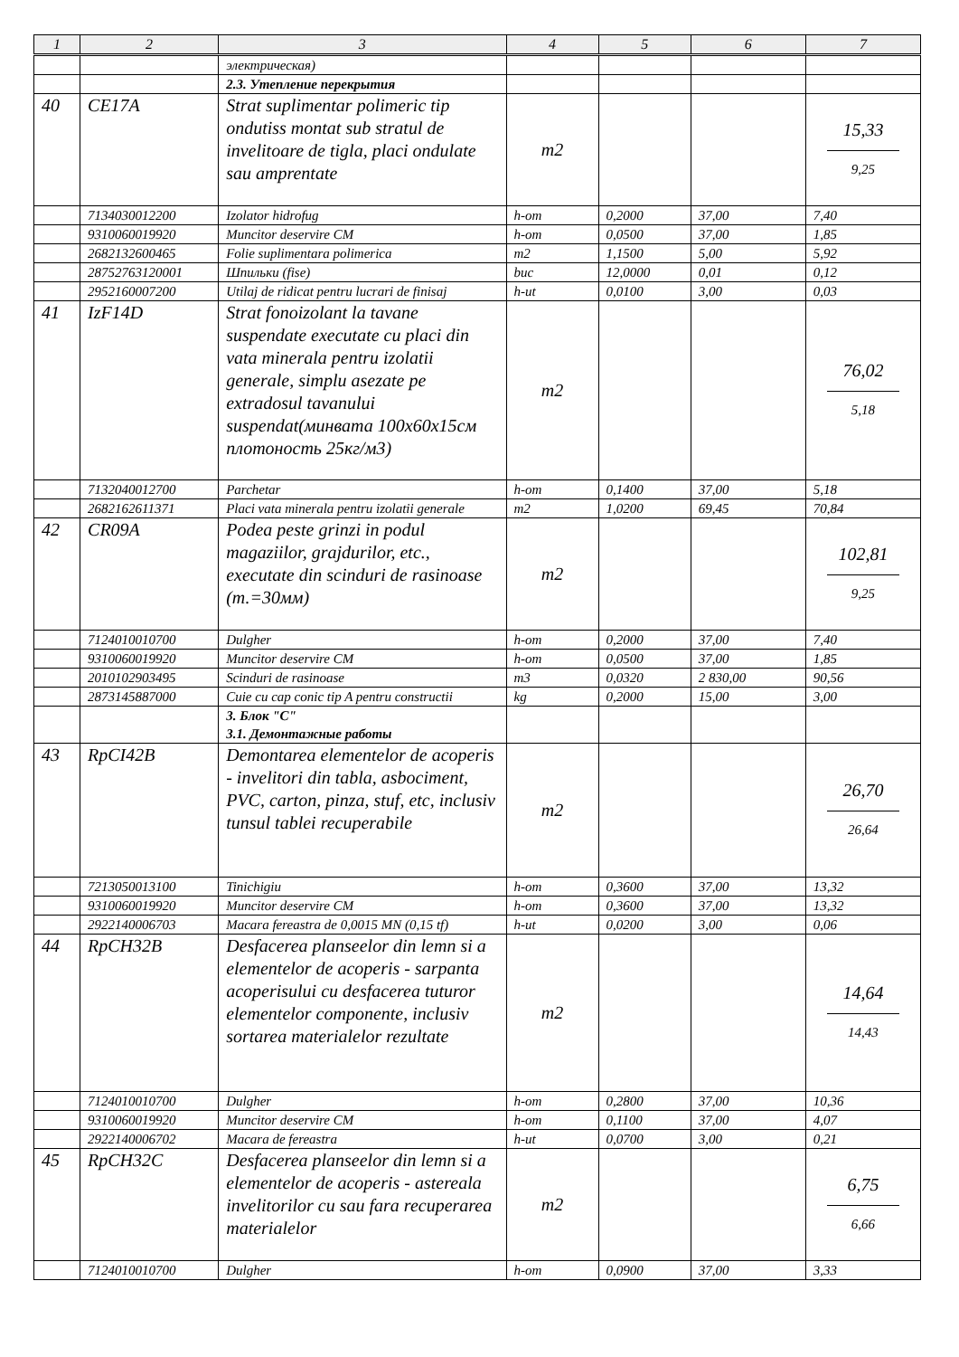| 1 | 2 | 3 | 4 | 5 | 6 | 7 |
| --- | --- | --- | --- | --- | --- | --- |
| | | электрическая) | | | | |
| | | 2.3. Утепление перекрытия | | | | |
| 40 | CE17A | Strat suplimentar polimeric tip ondutiss montat sub stratul de invelitoare de tigla, placi ondulate sau amprentate | m2 | | | 15,33 9,25 |
| | 7134030012200 | Izolator hidrofug | h-om | 0,2000 | 37,00 | 7,40 |
| | 9310060019920 | Muncitor deservire CM | h-om | 0,0500 | 37,00 | 1,85 |
| | 2682132600465 | Folie suplimentara polimerica | m2 | 1,1500 | 5,00 | 5,92 |
| | 28752763120001 | Шпильки (fise) | buc | 12,0000 | 0,01 | 0,12 |
| | 2952160007200 | Utilaj de ridicat pentru lucrari de finisaj | h-ut | 0,0100 | 3,00 | 0,03 |
| 41 | IzF14D | Strat fonoizolant la tavane suspendate executate cu placi din vata minerala pentru izolatii generale, simplu asezate pe extradosul tavanului suspendat(минвата 100х60х15см плотоность 25кг/м3) | m2 | | | 76,02 5,18 |
| | 7132040012700 | Parchetar | h-om | 0,1400 | 37,00 | 5,18 |
| | 2682162611371 | Placi vata minerala pentru izolatii generale | m2 | 1,0200 | 69,45 | 70,84 |
| 42 | CR09A | Podea peste grinzi in podul magaziilor, grajdurilor, etc., executate din scinduri de rasinoase (т.=30мм) | m2 | | | 102,81 9,25 |
| | 7124010010700 | Dulgher | h-om | 0,2000 | 37,00 | 7,40 |
| | 9310060019920 | Muncitor deservire CM | h-om | 0,0500 | 37,00 | 1,85 |
| | 2010102903495 | Scinduri de rasinoase | m3 | 0,0320 | 2 830,00 | 90,56 |
| | 2873145887000 | Cuie cu cap conic tip A pentru constructii | kg | 0,2000 | 15,00 | 3,00 |
| | | 3. Блок "С" 3.1. Демонтажные работы | | | | |
| 43 | RpCI42B | Demontarea elementelor de acoperis - invelitori din tabla, asbociment, PVC, carton, pinza, stuf, etc, inclusiv tunsul tablei recuperabile | m2 | | | 26,70 26,64 |
| | 7213050013100 | Tinichigiu | h-om | 0,3600 | 37,00 | 13,32 |
| | 9310060019920 | Muncitor deservire CM | h-om | 0,3600 | 37,00 | 13,32 |
| | 2922140006703 | Macara fereastra de 0,0015 MN (0,15 tf) | h-ut | 0,0200 | 3,00 | 0,06 |
| 44 | RpCH32B | Desfacerea planseelor din lemn si a elementelor de acoperis - sarpanta acoperisului cu desfacerea tuturor elementelor componente, inclusiv sortarea materialelor rezultate | m2 | | | 14,64 14,43 |
| | 7124010010700 | Dulgher | h-om | 0,2800 | 37,00 | 10,36 |
| | 9310060019920 | Muncitor deservire CM | h-om | 0,1100 | 37,00 | 4,07 |
| | 2922140006702 | Macara de fereastra | h-ut | 0,0700 | 3,00 | 0,21 |
| 45 | RpCH32C | Desfacerea planseelor din lemn si a elementelor de acoperis - astereala invelitorilor cu sau fara recuperarea materialelor | m2 | | | 6,75 6,66 |
| | 7124010010700 | Dulgher | h-om | 0,0900 | 37,00 | 3,33 |